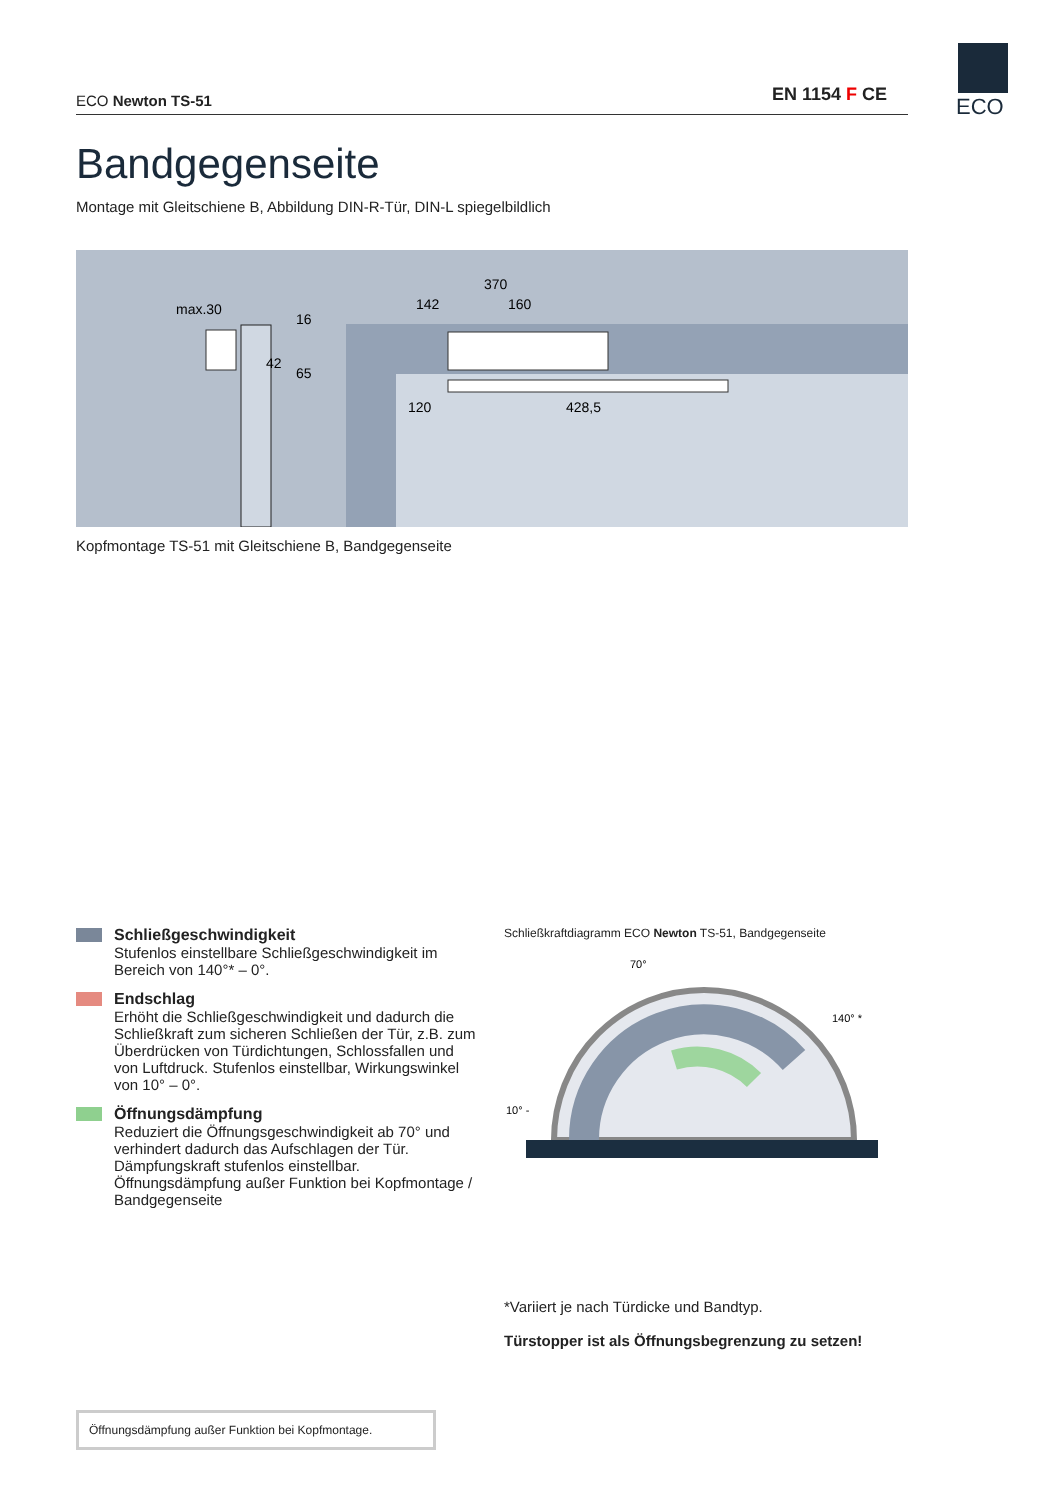ECO Newton TS-51 EN 1154 F CE ECO
Bandgegenseite
Montage mit Gleitschiene B, Abbildung DIN-R-Tür, DIN-L spiegelbildlich
max.30
370
142
160
120
428,5
16
42
65
Kopfmontage TS-51 mit Gleitschiene B, Bandgegenseite
Schließgeschwindigkeit
Stufenlos einstellbare Schließgeschwindigkeit im Bereich von 140°* – 0°.
Endschlag
Erhöht die Schließgeschwindigkeit und dadurch die Schließkraft zum sicheren Schließen der Tür, z.B. zum Überdrücken von Türdichtungen, Schlossfallen und von Luftdruck. Stufenlos einstellbar, Wirkungswinkel von 10° – 0°.
Öffnungsdämpfung
Reduziert die Öffnungsgeschwindigkeit ab 70° und verhindert dadurch das Aufschlagen der Tür. Dämpfungskraft stufenlos einstellbar. Öffnungsdämpfung außer Funktion bei Kopfmontage / Bandgegenseite
Schließkraftdiagramm ECO Newton TS-51, Bandgegenseite
70°
140° *
10° -
*Variiert je nach Türdicke und Bandtyp.
Türstopper ist als Öffnungsbegrenzung zu setzen!
Öffnungsdämpfung außer Funktion bei Kopfmontage.